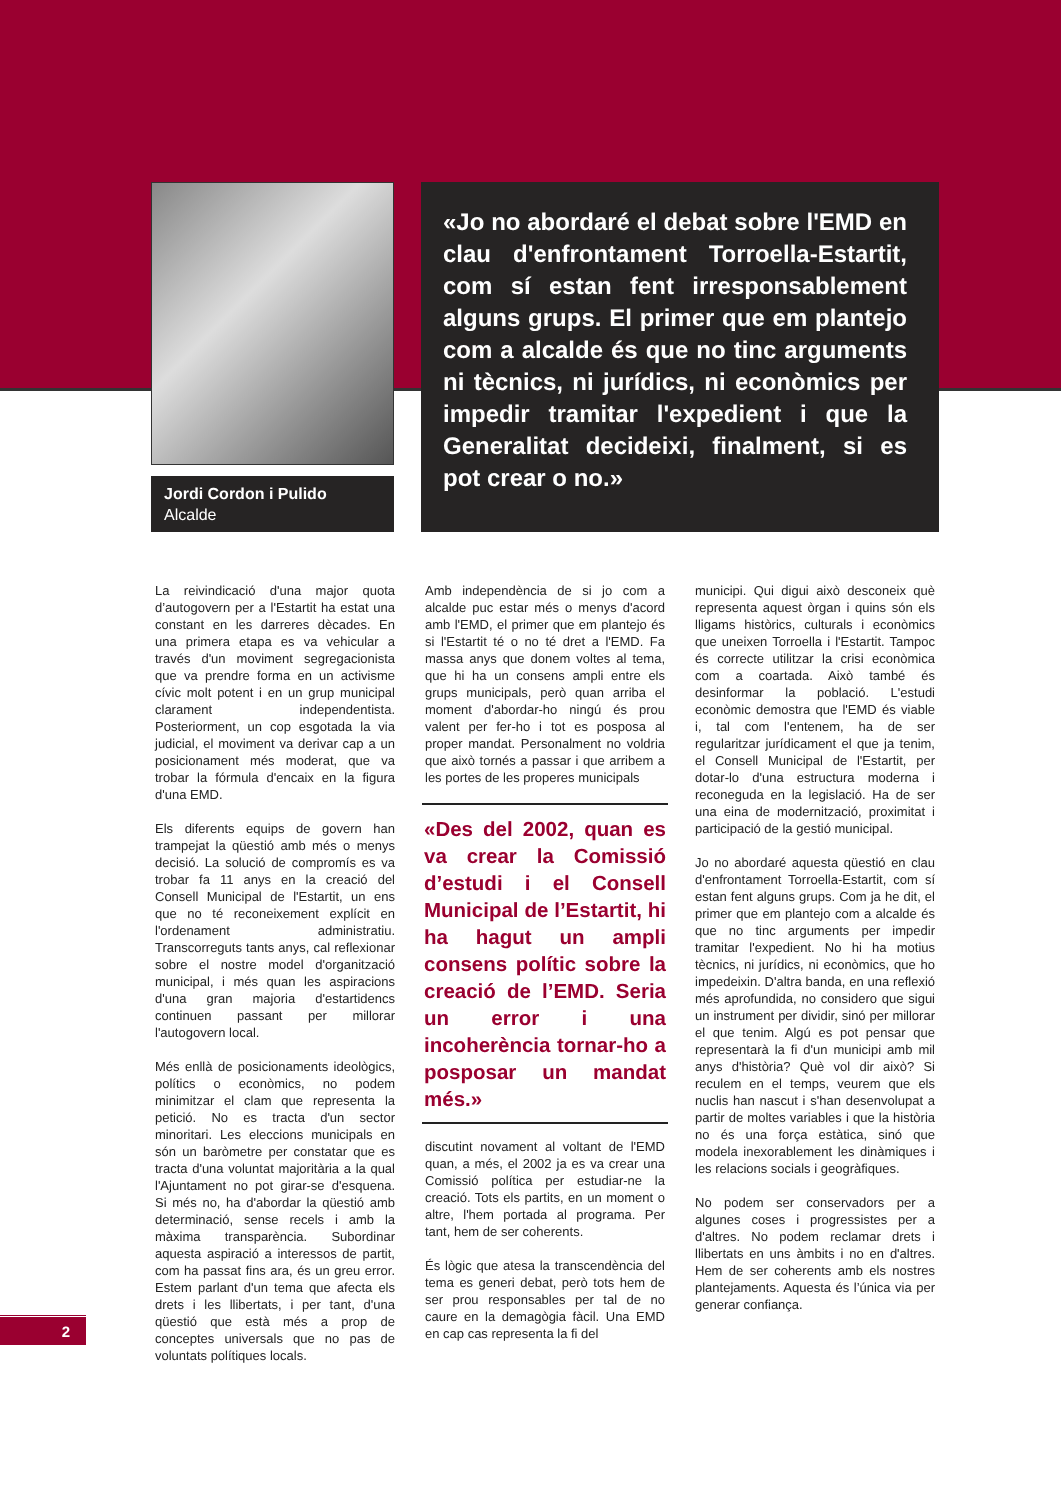Jordi Cordon i Pulido
Alcalde
«Jo no abordaré el debat sobre l'EMD en clau d'enfrontament Torroella-Estartit, com sí estan fent irresponsablement alguns grups. El primer que em plantejo com a alcalde és que no tinc arguments ni tècnics, ni jurídics, ni econòmics per impedir tramitar l'expedient i que la Generalitat decideixi, finalment, si es pot crear o no.»
La reivindicació d'una major quota d’autogovern per a l'Estartit ha estat una constant en les darreres dècades. En una primera etapa es va vehicular a través d'un moviment segregacionista que va prendre forma en un activisme cívic molt potent i en un grup municipal clarament independentista. Posteriorment, un cop esgotada la via judicial, el moviment va derivar cap a un posicionament més moderat, que va trobar la fórmula d'encaix en la figura d'una EMD.
Els diferents equips de govern han trampejat la qüestió amb més o menys decisió. La solució de compromís es va trobar fa 11 anys en la creació del Consell Municipal de l'Estartit, un ens que no té reconeixement explícit en l'ordenament administratiu. Transcorreguts tants anys, cal reflexionar sobre el nostre model d'organització municipal, i més quan les aspiracions d'una gran majoria d'estartidencs continuen passant per millorar l'autogovern local.
Més enllà de posicionaments ideològics, polítics o econòmics, no podem minimitzar el clam que representa la petició. No es tracta d'un sector minoritari. Les eleccions municipals en són un baròmetre per constatar que es tracta d'una voluntat majoritària a la qual l'Ajuntament no pot girar-se d'esquena. Si més no, ha d'abordar la qüestió amb determinació, sense recels i amb la màxima transparència. Subordinar aquesta aspiració a interessos de partit, com ha passat fins ara, és un greu error. Estem parlant d'un tema que afecta els drets i les llibertats, i per tant, d'una qüestió que està més a prop de conceptes universals que no pas de voluntats polítiques locals.
Amb independència de si jo com a alcalde puc estar més o menys d'acord amb l'EMD, el primer que em plantejo és si l'Estartit té o no té dret a l'EMD. Fa massa anys que donem voltes al tema, que hi ha un consens ampli entre els grups municipals, però quan arriba el moment d'abordar-ho ningú és prou valent per fer-ho i tot es posposa al proper mandat. Personalment no voldria que això tornés a passar i que arribem a les portes de les properes municipals
«Des del 2002, quan es va crear la Comissió d’estudi i el Consell Municipal de l’Estartit, hi ha hagut un ampli consens polític sobre la creació de l’EMD. Seria un error i una incoherència tornar-ho a posposar un mandat més.»
discutint novament al voltant de l'EMD quan, a més, el 2002 ja es va crear una Comissió política per estudiar-ne la creació. Tots els partits, en un moment o altre, l'hem portada al programa. Per tant, hem de ser coherents.
És lògic que atesa la transcendència del tema es generi debat, però tots hem de ser prou responsables per tal de no caure en la demagògia fàcil. Una EMD en cap cas representa la fi del
municipi. Qui digui això desconeix què representa aquest òrgan i quins són els lligams històrics, culturals i econòmics que uneixen Torroella i l'Estartit. Tampoc és correcte utilitzar la crisi econòmica com a coartada. Això també és desinformar la població. L'estudi econòmic demostra que l'EMD és viable i, tal com l'entenem, ha de ser regularitzar jurídicament el que ja tenim, el Consell Municipal de l'Estartit, per dotar-lo d'una estructura moderna i reconeguda en la legislació. Ha de ser una eina de modernització, proximitat i participació de la gestió municipal.
Jo no abordaré aquesta qüestió en clau d'enfrontament Torroella-Estartit, com sí estan fent alguns grups. Com ja he dit, el primer que em plantejo com a alcalde és que no tinc arguments per impedir tramitar l'expedient. No hi ha motius tècnics, ni jurídics, ni econòmics, que ho impedeixin. D'altra banda, en una reflexió més aprofundida, no considero que sigui un instrument per dividir, sinó per millorar el que tenim. Algú es pot pensar que representarà la fi d'un municipi amb mil anys d'història? Què vol dir això? Si reculem en el temps, veurem que els nuclis han nascut i s'han desenvolupat a partir de moltes variables i que la història no és una força estàtica, sinó que modela inexorablement les dinàmiques i les relacions socials i geogràfiques.
No podem ser conservadors per a algunes coses i progressistes per a d'altres. No podem reclamar drets i llibertats en uns àmbits i no en d'altres. Hem de ser coherents amb els nostres plantejaments. Aquesta és l’única via per generar confiança.
2